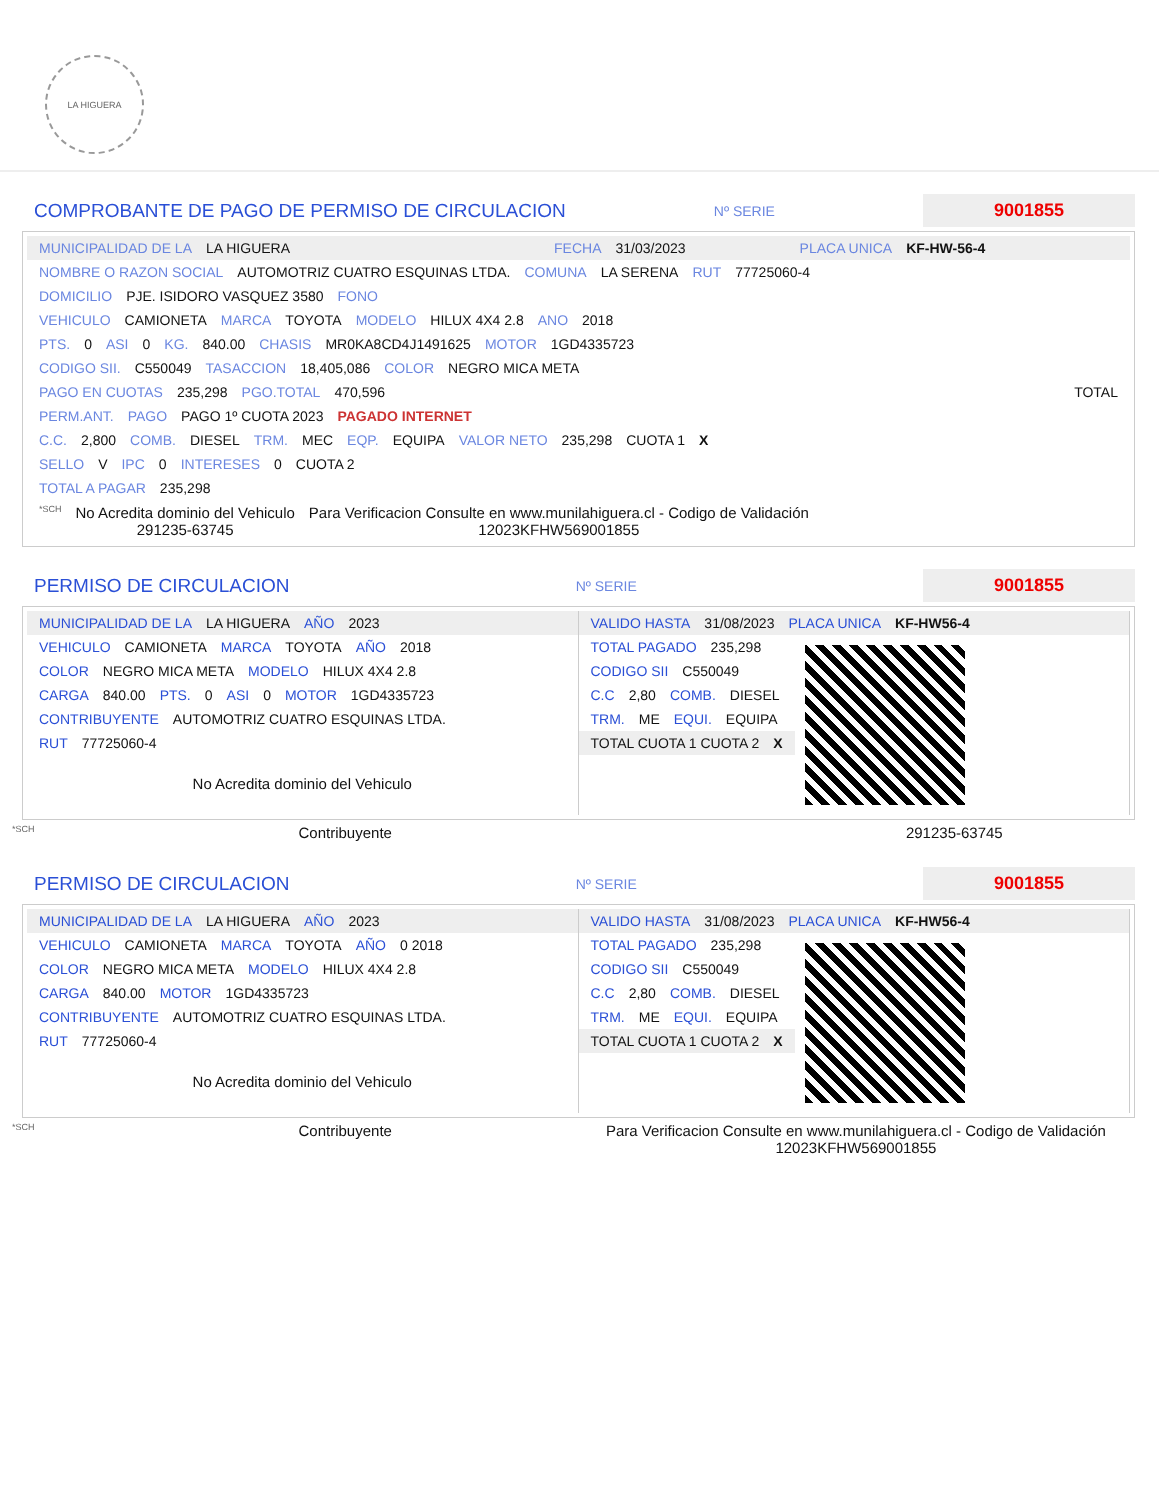LA HIGUERA
COMPROBANTE DE PAGO DE PERMISO DE CIRCULACION
Nº SERIE
9001855
MUNICIPALIDAD DE LA LA HIGUERA FECHA 31/03/2023 PLACA UNICA KF-HW-56-4
NOMBRE O RAZON SOCIAL AUTOMOTRIZ CUATRO ESQUINAS LTDA. COMUNA LA SERENA RUT 77725060-4
DOMICILIO PJE. ISIDORO VASQUEZ 3580 FONO
VEHICULO CAMIONETA MARCA TOYOTA MODELO HILUX 4X4 2.8 ANO 2018
PTS. 0 ASI 0 KG. 840.00 CHASIS MR0KA8CD4J1491625 MOTOR 1GD4335723
CODIGO SII. C550049 TASACCION 18,405,086 COLOR NEGRO MICA META
PAGO EN CUOTAS 235,298 PGO.TOTAL 470,596 TOTAL
PERM.ANT. PAGO PAGO 1º CUOTA 2023 PAGADO INTERNET
C.C. 2,800 COMB. DIESEL TRM. MEC EQP. EQUIPA VALOR NETO 235,298 CUOTA 1 X
SELLO V IPC 0 INTERESES 0 CUOTA 2
TOTAL A PAGAR 235,298
*SCH No Acredita dominio del Vehiculo
291235-63745 Para Verificacion Consulte en www.munilahiguera.cl - Codigo de Validación
12023KFHW569001855
PERMISO DE CIRCULACION
Nº SERIE
9001855
MUNICIPALIDAD DE LA LA HIGUERA AÑO 2023
VEHICULO CAMIONETA MARCA TOYOTA AÑO 2018
COLOR NEGRO MICA META MODELO HILUX 4X4 2.8
CARGA 840.00 PTS. 0 ASI 0 MOTOR 1GD4335723
CONTRIBUYENTE AUTOMOTRIZ CUATRO ESQUINAS LTDA.
RUT 77725060-4
No Acredita dominio del Vehiculo
VALIDO HASTA 31/08/2023 PLACA UNICA KF-HW56-4
TOTAL PAGADO 235,298
CODIGO SII C550049
C.C 2,80 COMB. DIESEL
TRM. ME EQUI. EQUIPA
TOTAL CUOTA 1 CUOTA 2 X
*SCH Contribuyente 291235-63745
PERMISO DE CIRCULACION
Nº SERIE
9001855
MUNICIPALIDAD DE LA LA HIGUERA AÑO 2023
VEHICULO CAMIONETA MARCA TOYOTA AÑO 0 2018
COLOR NEGRO MICA META MODELO HILUX 4X4 2.8
CARGA 840.00 MOTOR 1GD4335723
CONTRIBUYENTE AUTOMOTRIZ CUATRO ESQUINAS LTDA.
RUT 77725060-4
No Acredita dominio del Vehiculo
VALIDO HASTA 31/08/2023 PLACA UNICA KF-HW56-4
TOTAL PAGADO 235,298
CODIGO SII C550049
C.C 2,80 COMB. DIESEL
TRM. ME EQUI. EQUIPA
TOTAL CUOTA 1 CUOTA 2 X
*SCH Contribuyente Para Verificacion Consulte en www.munilahiguera.cl - Codigo de Validación
12023KFHW569001855